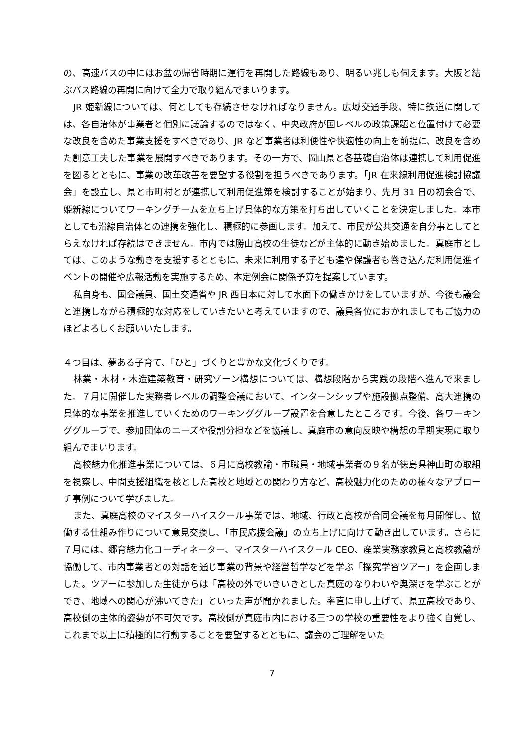の、高速バスの中にはお盆の帰省時期に運行を再開した路線もあり、明るい兆しも伺えます。大阪と結ぶバス路線の再開に向けて全力で取り組んでまいります。
JR 姫新線については、何としても存続させなければなりません。広域交通手段、特に鉄道に関しては、各自治体が事業者と個別に議論するのではなく、中央政府が国レベルの政策課題と位置付けて必要な改良を含めた事業支援をすべきであり、JR など事業者は利便性や快適性の向上を前提に、改良を含めた創意工夫した事業を展開すべきであります。その一方で、岡山県と各基礎自治体は連携して利用促進を図るとともに、事業の改革改善を要望する役割を担うべきであります。「JR 在来線利用促進検討協議会」を設立し、県と市町村とが連携して利用促進策を検討することが始まり、先月 31 日の初会合で、姫新線についてワーキングチームを立ち上げ具体的な方策を打ち出していくことを決定しました。本市としても沿線自治体との連携を強化し、積極的に参画します。加えて、市民が公共交通を自分事としてとらえなければ存続はできません。市内では勝山高校の生徒などが主体的に動き始めました。真庭市としては、このような動きを支援するとともに、未来に利用する子ども達や保護者も巻き込んだ利用促進イベントの開催や広報活動を実施するため、本定例会に関係予算を提案しています。
私自身も、国会議員、国土交通省や JR 西日本に対して水面下の働きかけをしていますが、今後も議会と連携しながら積極的な対応をしていきたいと考えていますので、議員各位におかれましてもご協力のほどよろしくお願いいたします。
４つ目は、夢ある子育て、「ひと」づくりと豊かな文化づくりです。
林業・木材・木造建築教育・研究ゾーン構想については、構想段階から実践の段階へ進んで来ました。７月に開催した実務者レベルの調整会議において、インターンシップや施設拠点整備、高大連携の具体的な事業を推進していくためのワーキンググループ設置を合意したところです。今後、各ワーキンググループで、参加団体のニーズや役割分担などを協議し、真庭市の意向反映や構想の早期実現に取り組んでまいります。
高校魅力化推進事業については、６月に高校教諭・市職員・地域事業者の９名が徳島県神山町の取組を視察し、中間支援組織を核とした高校と地域との関わり方など、高校魅力化のための様々なアプローチ事例について学びました。
また、真庭高校のマイスターハイスクール事業では、地域、行政と高校が合同会議を毎月開催し、協働する仕組み作りについて意見交換し、「市民応援会議」の立ち上げに向けて動き出しています。さらに７月には、郷育魅力化コーディネーター、マイスターハイスクール CEO、産業実務家教員と高校教諭が協働して、市内事業者との対話を通じ事業の背景や経営哲学などを学ぶ「探究学習ツアー」を企画しました。ツアーに参加した生徒からは「高校の外でいきいきとした真庭のなりわいや奥深さを学ぶことができ、地域への関心が沸いてきた」といった声が聞かれました。率直に申し上げて、県立高校であり、高校側の主体的姿勢が不可欠です。高校側が真庭市内における三つの学校の重要性をより強く自覚し、これまで以上に積極的に行動することを要望するとともに、議会のご理解をいた
7